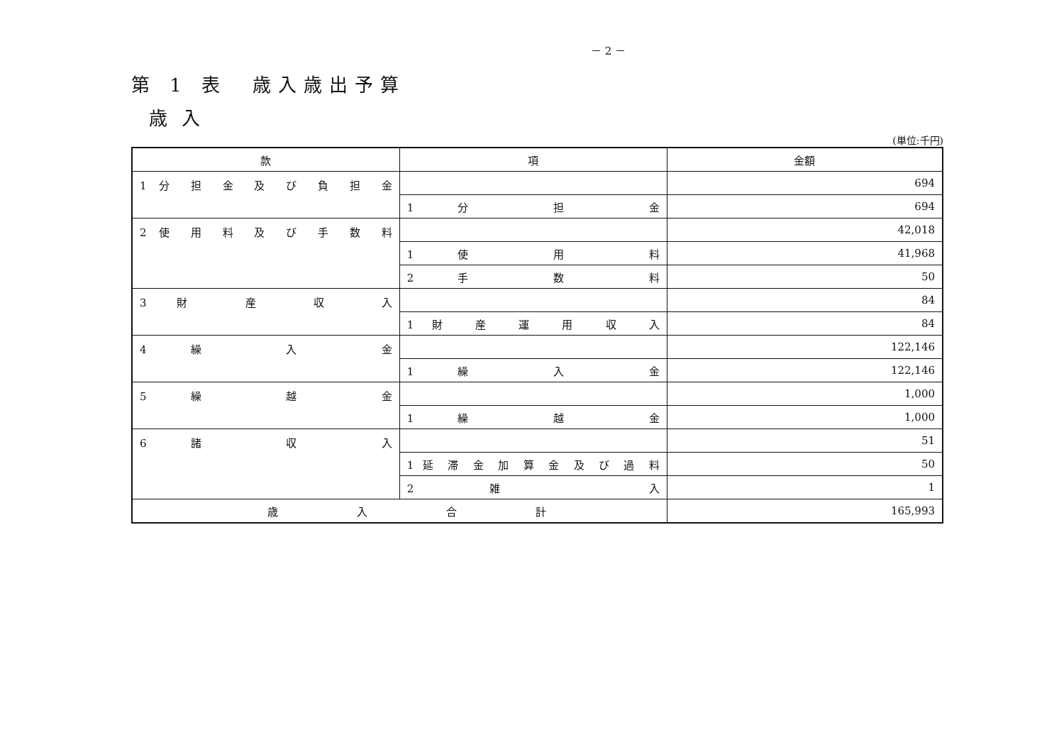－ 2 －
第 1 表　歳入歳出予算
歳入
(単位:千円)
| 款 | 項 | 金額 |
| --- | --- | --- |
| 1 分 担 金 及 び 負 担 金 | | 694 |
| | 1 分 担 金 | 694 |
| 2 使 用 料 及 び 手 数 料 | | 42,018 |
| | 1 使 用 料 | 41,968 |
| | 2 手 数 料 | 50 |
| 3 財 産 収 入 | | 84 |
| | 1 財 産 運 用 収 入 | 84 |
| 4 繰 入 金 | | 122,146 |
| | 1 繰 入 金 | 122,146 |
| 5 繰 越 金 | | 1,000 |
| | 1 繰 越 金 | 1,000 |
| 6 諸 収 入 | | 51 |
| | 1 延 滞 金 加 算 金 及 び 過 料 | 50 |
| | 2 雑 入 | 1 |
| 歳 入 合 計 | | 165,993 |